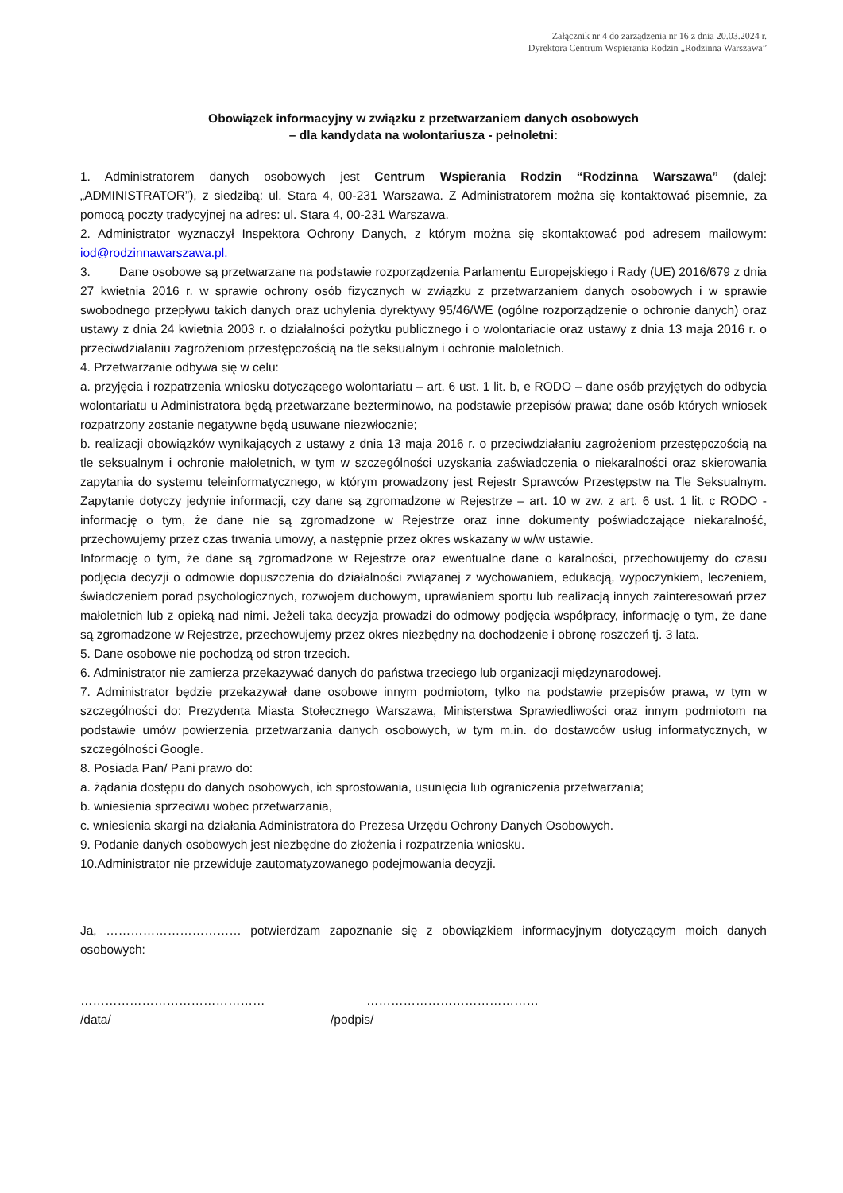Załącznik nr 4 do zarządzenia nr 16 z dnia 20.03.2024 r.
Dyrektora Centrum Wspierania Rodzin „Rodzinna Warszawa”
Obowiązek informacyjny w związku z przetwarzaniem danych osobowych
– dla kandydata na wolontariusza - pełnoletni:
1. Administratorem danych osobowych jest Centrum Wspierania Rodzin “Rodzinna Warszawa” (dalej: „ADMINISTRATOR”), z siedzibą: ul. Stara 4, 00-231 Warszawa. Z Administratorem można się kontaktować pisemnie, za pomocą poczty tradycyjnej na adres: ul. Stara 4, 00-231 Warszawa.
2. Administrator wyznaczył Inspektora Ochrony Danych, z którym można się skontaktować pod adresem mailowym: iod@rodzinnawarszawa.pl.
3. Dane osobowe są przetwarzane na podstawie rozporządzenia Parlamentu Europejskiego i Rady (UE) 2016/679 z dnia 27 kwietnia 2016 r. w sprawie ochrony osób fizycznych w związku z przetwarzaniem danych osobowych i w sprawie swobodnego przepływu takich danych oraz uchylenia dyrektywy 95/46/WE (ogólne rozporządzenie o ochronie danych) oraz ustawy z dnia 24 kwietnia 2003 r. o działalności pożytku publicznego i o wolontariacie oraz ustawy z dnia 13 maja 2016 r. o przeciwdziałaniu zagrożeniom przestępczością na tle seksualnym i ochronie małoletnich.
4. Przetwarzanie odbywa się w celu:
a. przyjęcia i rozpatrzenia wniosku dotyczącego wolontariatu – art. 6 ust. 1 lit. b, e RODO – dane osób przyjętych do odbycia wolontariatu u Administratora będą przetwarzane bezterminowo, na podstawie przepisów prawa; dane osób których wniosek rozpatrzony zostanie negatywne będą usuwane niezwłocznie;
b. realizacji obowiązków wynikających z ustawy z dnia 13 maja 2016 r. o przeciwdziałaniu zagrożeniom przestępczością na tle seksualnym i ochronie małoletnich, w tym w szczególności uzyskania zaświadczenia o niekaralności oraz skierowania zapytania do systemu teleinformatycznego, w którym prowadzony jest Rejestr Sprawców Przestępstw na Tle Seksualnym. Zapytanie dotyczy jedynie informacji, czy dane są zgromadzone w Rejestrze – art. 10 w zw. z art. 6 ust. 1 lit. c RODO - informację o tym, że dane nie są zgromadzone w Rejestrze oraz inne dokumenty poświadczające niekaralność, przechowujemy przez czas trwania umowy, a następnie przez okres wskazany w w/w ustawie.
Informację o tym, że dane są zgromadzone w Rejestrze oraz ewentualne dane o karalności, przechowujemy do czasu podjęcia decyzji o odmowie dopuszczenia do działalności związanej z wychowaniem, edukacją, wypoczynkiem, leczeniem, świadczeniem porad psychologicznych, rozwojem duchowym, uprawianiem sportu lub realizacją innych zainteresowań przez małoletnich lub z opieką nad nimi. Jeżeli taka decyzja prowadzi do odmowy podjęcia współpracy, informację o tym, że dane są zgromadzone w Rejestrze, przechowujemy przez okres niezbędny na dochodzenie i obronę roszczeń tj. 3 lata.
5. Dane osobowe nie pochodzą od stron trzecich.
6. Administrator nie zamierza przekazywać danych do państwa trzeciego lub organizacji międzynarodowej.
7. Administrator będzie przekazywał dane osobowe innym podmiotom, tylko na podstawie przepisów prawa, w tym w szczególności do: Prezydenta Miasta Stołecznego Warszawa, Ministerstwa Sprawiedliwości oraz innym podmiotom na podstawie umów powierzenia przetwarzania danych osobowych, w tym m.in. do dostawców usług informatycznych, w szczególności Google.
8. Posiada Pan/ Pani prawo do:
a. żądania dostępu do danych osobowych, ich sprostowania, usunięcia lub ograniczenia przetwarzania;
b. wniesienia sprzeciwu wobec przetwarzania,
c. wniesienia skargi na działania Administratora do Prezesa Urzędu Ochrony Danych Osobowych.
9. Podanie danych osobowych jest niezbędne do złożenia i rozpatrzenia wniosku.
10.Administrator nie przewiduje zautomatyzowanego podejmowania decyzji.
Ja, …………………………… potwierdzam zapoznanie się z obowiązkiem informacyjnym dotyczącym moich danych osobowych:
………………………………………
/data/
……………………………………
/podpis/